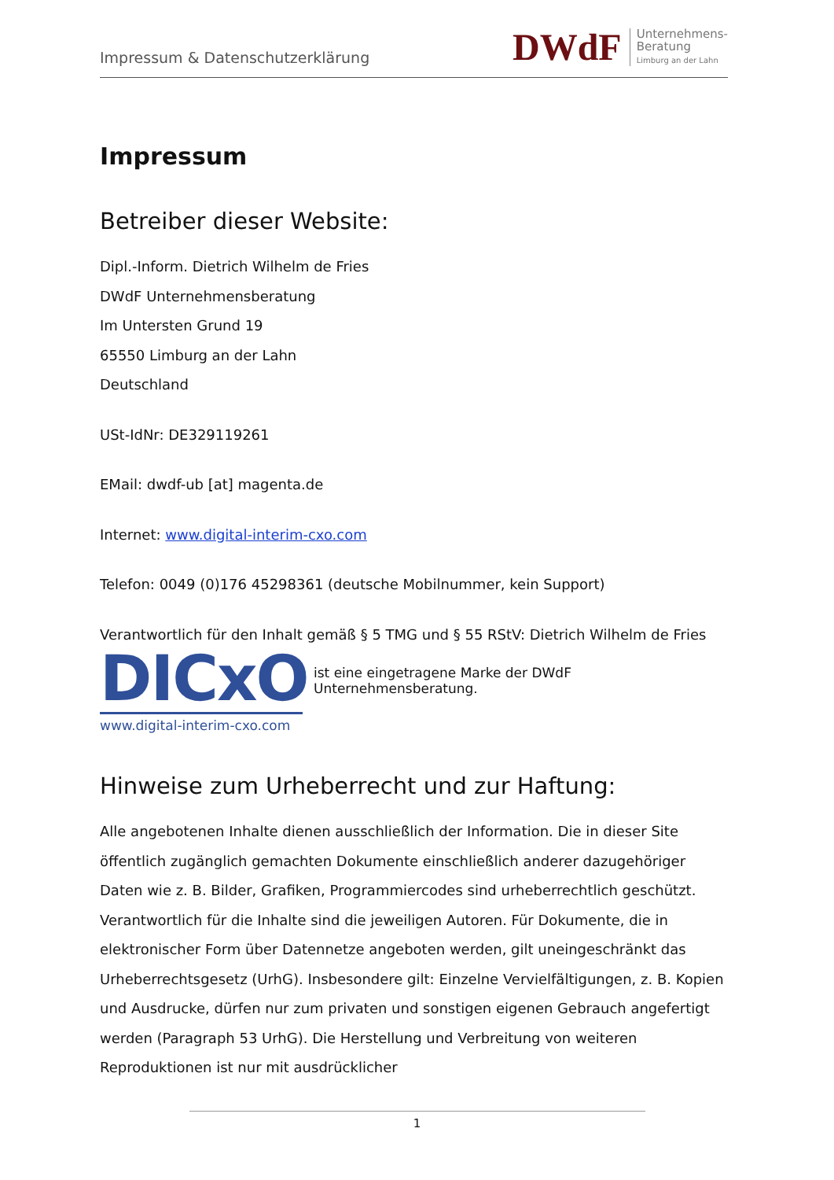Impressum & Datenschutzerklärung
DWdF
Unternehmens-
Beratung
Limburg an der Lahn
Impressum
Betreiber dieser Website:
Dipl.-Inform. Dietrich Wilhelm de Fries
DWdF Unternehmensberatung
Im Untersten Grund 19
65550 Limburg an der Lahn
Deutschland
USt-IdNr: DE329119261
EMail: dwdf-ub [at] magenta.de
Internet: www.digital-interim-cxo.com
Telefon: 0049 (0)176 45298361 (deutsche Mobilnummer, kein Support)
Verantwortlich für den Inhalt gemäß § 5 TMG und § 55 RStV: Dietrich Wilhelm de Fries
DICxO
www.digital-interim-cxo.com
ist eine eingetragene Marke der DWdF Unternehmensberatung.
Hinweise zum Urheberrecht und zur Haftung:
Alle angebotenen Inhalte dienen ausschließlich der Information. Die in dieser Site öffentlich zugänglich gemachten Dokumente einschließlich anderer dazugehöriger Daten wie z. B. Bilder, Grafiken, Programmiercodes sind urheberrechtlich geschützt. Verantwortlich für die Inhalte sind die jeweiligen Autoren. Für Dokumente, die in elektronischer Form über Datennetze angeboten werden, gilt uneingeschränkt das Urheberrechtsgesetz (UrhG). Insbesondere gilt: Einzelne Vervielfältigungen, z. B. Kopien und Ausdrucke, dürfen nur zum privaten und sonstigen eigenen Gebrauch angefertigt werden (Paragraph 53 UrhG). Die Herstellung und Verbreitung von weiteren Reproduktionen ist nur mit ausdrücklicher
1